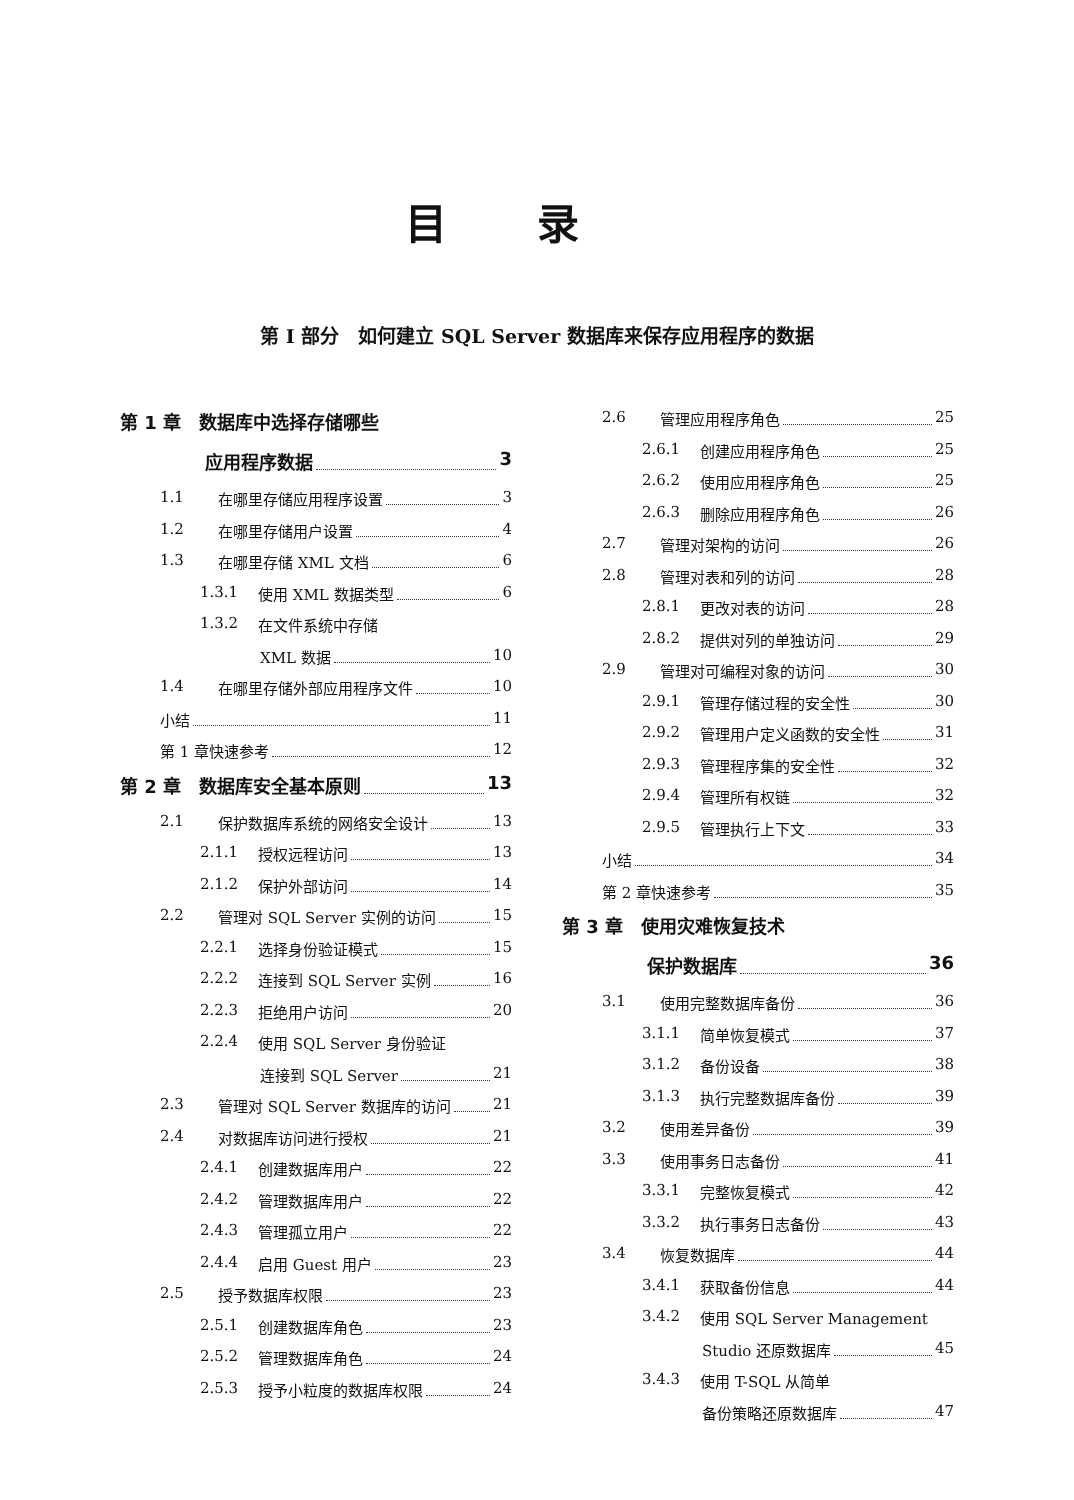目录
第 I 部分　如何建立 SQL Server 数据库来保存应用程序的数据
第 1 章　数据库中选择存储哪些
应用程序数据 3
1.1 在哪里存储应用程序设置 3
1.2 在哪里存储用户设置 4
1.3 在哪里存储 XML 文档 6
1.3.1 使用 XML 数据类型 6
1.3.2 在文件系统中存储
XML 数据 10
1.4 在哪里存储外部应用程序文件 10
小结 11
第 1 章快速参考 12
第 2 章　数据库安全基本原则 13
2.1 保护数据库系统的网络安全设计 13
2.1.1 授权远程访问 13
2.1.2 保护外部访问 14
2.2 管理对 SQL Server 实例的访问 15
2.2.1 选择身份验证模式 15
2.2.2 连接到 SQL Server 实例 16
2.2.3 拒绝用户访问 20
2.2.4 使用 SQL Server 身份验证
连接到 SQL Server 21
2.3 管理对 SQL Server 数据库的访问 21
2.4 对数据库访问进行授权 21
2.4.1 创建数据库用户 22
2.4.2 管理数据库用户 22
2.4.3 管理孤立用户 22
2.4.4 启用 Guest 用户 23
2.5 授予数据库权限 23
2.5.1 创建数据库角色 23
2.5.2 管理数据库角色 24
2.5.3 授予小粒度的数据库权限 24
2.6 管理应用程序角色 25
2.6.1 创建应用程序角色 25
2.6.2 使用应用程序角色 25
2.6.3 删除应用程序角色 26
2.7 管理对架构的访问 26
2.8 管理对表和列的访问 28
2.8.1 更改对表的访问 28
2.8.2 提供对列的单独访问 29
2.9 管理对可编程对象的访问 30
2.9.1 管理存储过程的安全性 30
2.9.2 管理用户定义函数的安全性 31
2.9.3 管理程序集的安全性 32
2.9.4 管理所有权链 32
2.9.5 管理执行上下文 33
小结 34
第 2 章快速参考 35
第 3 章　使用灾难恢复技术
保护数据库 36
3.1 使用完整数据库备份 36
3.1.1 简单恢复模式 37
3.1.2 备份设备 38
3.1.3 执行完整数据库备份 39
3.2 使用差异备份 39
3.3 使用事务日志备份 41
3.3.1 完整恢复模式 42
3.3.2 执行事务日志备份 43
3.4 恢复数据库 44
3.4.1 获取备份信息 44
3.4.2 使用 SQL Server Management
Studio 还原数据库 45
3.4.3 使用 T-SQL 从简单
备份策略还原数据库 47